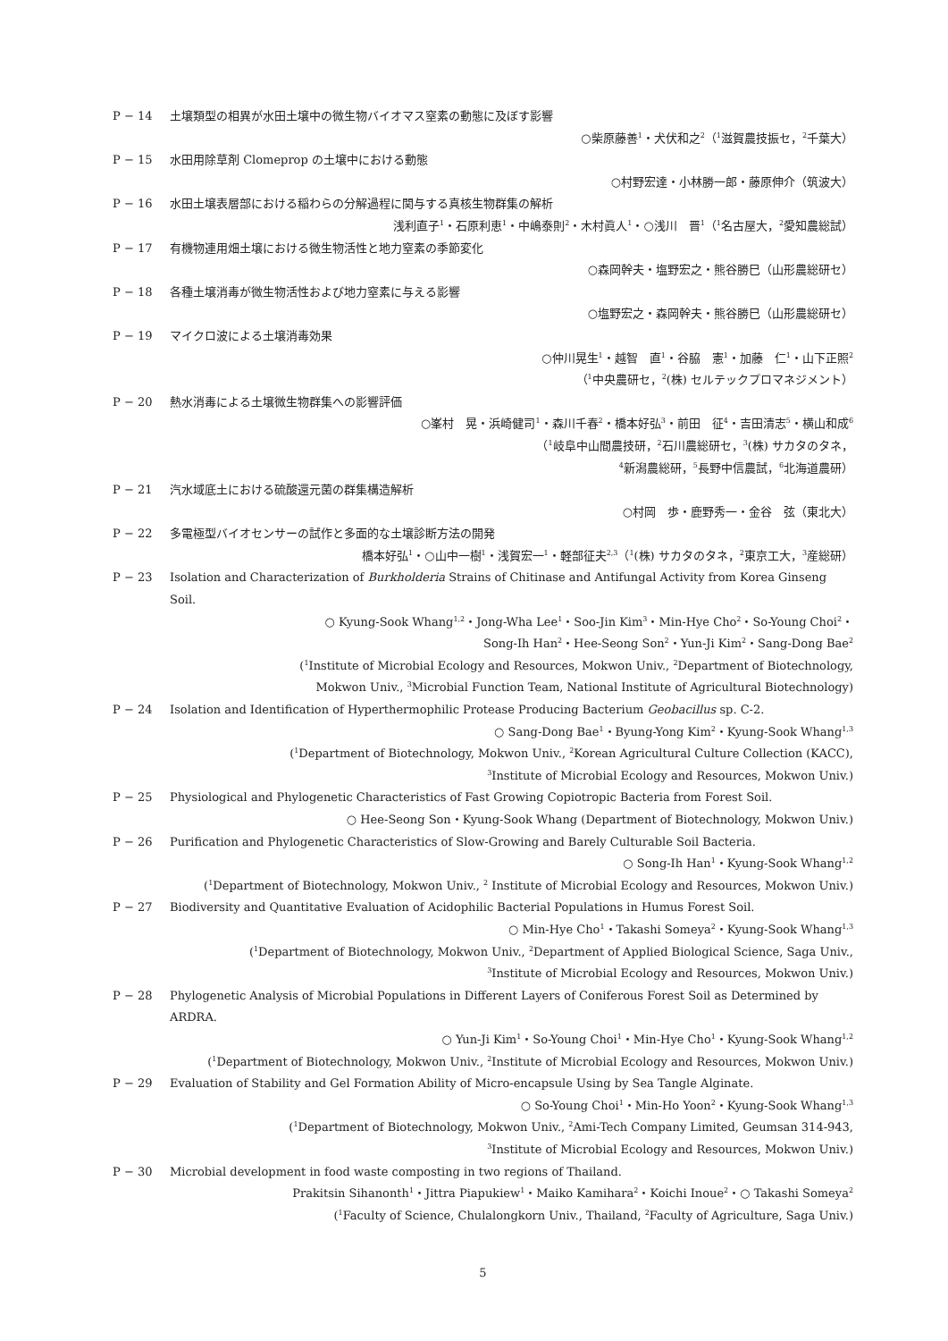P − 14 土壌類型の相異が水田土壌中の微生物バイオマス窒素の動態に及ぼす影響
○柴原藤善<sup>1</sup>・犬伏和之<sup>2</sup>（<sup>1</sup>滋賀農技振セ，<sup>2</sup>千葉大）
P − 15 水田用除草剤 Clomeprop の土壌中における動態
○村野宏達・小林勝一郎・藤原伸介（筑波大）
P − 16 水田土壌表層部における稲わらの分解過程に関与する真核生物群集の解析
浅利直子<sup>1</sup>・石原利恵<sup>1</sup>・中嶋泰則<sup>2</sup>・木村眞人<sup>1</sup>・○浅川　晋<sup>1</sup>（<sup>1</sup>名古屋大，<sup>2</sup>愛知農総試）
P − 17 有機物連用畑土壌における微生物活性と地力窒素の季節変化
○森岡幹夫・塩野宏之・熊谷勝巳（山形農総研セ）
P − 18 各種土壌消毒が微生物活性および地力窒素に与える影響
○塩野宏之・森岡幹夫・熊谷勝巳（山形農総研セ）
P − 19 マイクロ波による土壌消毒効果
○仲川晃生<sup>1</sup>・越智　直<sup>1</sup>・谷脇　憲<sup>1</sup>・加藤　仁<sup>1</sup>・山下正照<sup>2</sup>
（<sup>1</sup>中央農研セ，<sup>2</sup>(株) セルテックプロマネジメント）
P − 20 熱水消毒による土壌微生物群集への影響評価
○峯村　晃・浜崎健司<sup>1</sup>・森川千春<sup>2</sup>・橋本好弘<sup>3</sup>・前田　征<sup>4</sup>・吉田清志<sup>5</sup>・横山和成<sup>6</sup>
（<sup>1</sup>岐阜中山間農技研，<sup>2</sup>石川農総研セ，<sup>3</sup>(株) サカタのタネ，
<sup>4</sup> 新潟農総研，<sup>5</sup>長野中信農試，<sup>6</sup>北海道農研）
P − 21 汽水域底土における硫酸還元菌の群集構造解析
○村岡　歩・鹿野秀一・金谷　弦（東北大）
P − 22 多電極型バイオセンサーの試作と多面的な土壌診断方法の開発
橋本好弘<sup>1</sup>・○山中一樹<sup>1</sup>・浅賀宏一<sup>1</sup>・軽部征夫<sup>2,3</sup>（<sup>1</sup>(株) サカタのタネ，<sup>2</sup>東京工大，<sup>3</sup>産総研）
P − 23 Isolation and Characterization of Burkholderia Strains of Chitinase and Antifungal Activity from Korea Ginseng Soil.
○ Kyung-Sook Whang<sup>1,2</sup>・Jong-Wha Lee<sup>1</sup>・Soo-Jin Kim<sup>3</sup>・Min-Hye Cho<sup>2</sup>・So-Young Choi<sup>2</sup>・
Song-Ih Han<sup>2</sup>・Hee-Seong Son<sup>2</sup>・Yun-Ji Kim<sup>2</sup>・Sang-Dong Bae<sup>2</sup>
(<sup>1</sup>Institute of Microbial Ecology and Resources, Mokwon Univ., <sup>2</sup>Department of Biotechnology,
Mokwon Univ., <sup>3</sup>Microbial Function Team, National Institute of Agricultural Biotechnology)
P − 24 Isolation and Identification of Hyperthermophilic Protease Producing Bacterium Geobacillus sp. C-2.
○ Sang-Dong Bae<sup>1</sup>・Byung-Yong Kim<sup>2</sup>・Kyung-Sook Whang<sup>1,3</sup>
(<sup>1</sup>Department of Biotechnology, Mokwon Univ., <sup>2</sup>Korean Agricultural Culture Collection (KACC),
<sup>3</sup> Institute of Microbial Ecology and Resources, Mokwon Univ.)
P − 25 Physiological and Phylogenetic Characteristics of Fast Growing Copiotropic Bacteria from Forest Soil.
○ Hee-Seong Son・Kyung-Sook Whang (Department of Biotechnology, Mokwon Univ.)
P − 26 Purification and Phylogenetic Characteristics of Slow-Growing and Barely Culturable Soil Bacteria.
○ Song-Ih Han<sup>1</sup>・Kyung-Sook Whang<sup>1,2</sup>
(<sup>1</sup>Department of Biotechnology, Mokwon Univ., <sup>2</sup> Institute of Microbial Ecology and Resources, Mokwon Univ.)
P − 27 Biodiversity and Quantitative Evaluation of Acidophilic Bacterial Populations in Humus Forest Soil.
○ Min-Hye Cho<sup>1</sup>・Takashi Someya<sup>2</sup>・Kyung-Sook Whang<sup>1,3</sup>
(<sup>1</sup>Department of Biotechnology, Mokwon Univ., <sup>2</sup>Department of Applied Biological Science, Saga Univ.,
<sup>3</sup> Institute of Microbial Ecology and Resources, Mokwon Univ.)
P − 28 Phylogenetic Analysis of Microbial Populations in Different Layers of Coniferous Forest Soil as Determined by ARDRA.
○ Yun-Ji Kim<sup>1</sup>・So-Young Choi<sup>1</sup>・Min-Hye Cho<sup>1</sup>・Kyung-Sook Whang<sup>1,2</sup>
(<sup>1</sup>Department of Biotechnology, Mokwon Univ., <sup>2</sup>Institute of Microbial Ecology and Resources, Mokwon Univ.)
P − 29 Evaluation of Stability and Gel Formation Ability of Micro-encapsule Using by Sea Tangle Alginate.
○ So-Young Choi<sup>1</sup>・Min-Ho Yoon<sup>2</sup>・Kyung-Sook Whang<sup>1,3</sup>
(<sup>1</sup>Department of Biotechnology, Mokwon Univ., <sup>2</sup>Ami-Tech Company Limited, Geumsan 314-943,
<sup>3</sup> Institute of Microbial Ecology and Resources, Mokwon Univ.)
P − 30 Microbial development in food waste composting in two regions of Thailand.
Prakitsin Sihanonth<sup>1</sup>・Jittra Piapukiew<sup>1</sup>・Maiko Kamihara<sup>2</sup>・Koichi Inoue<sup>2</sup>・○ Takashi Someya<sup>2</sup>
(<sup>1</sup>Faculty of Science, Chulalongkorn Univ., Thailand, <sup>2</sup>Faculty of Agriculture, Saga Univ.)
5